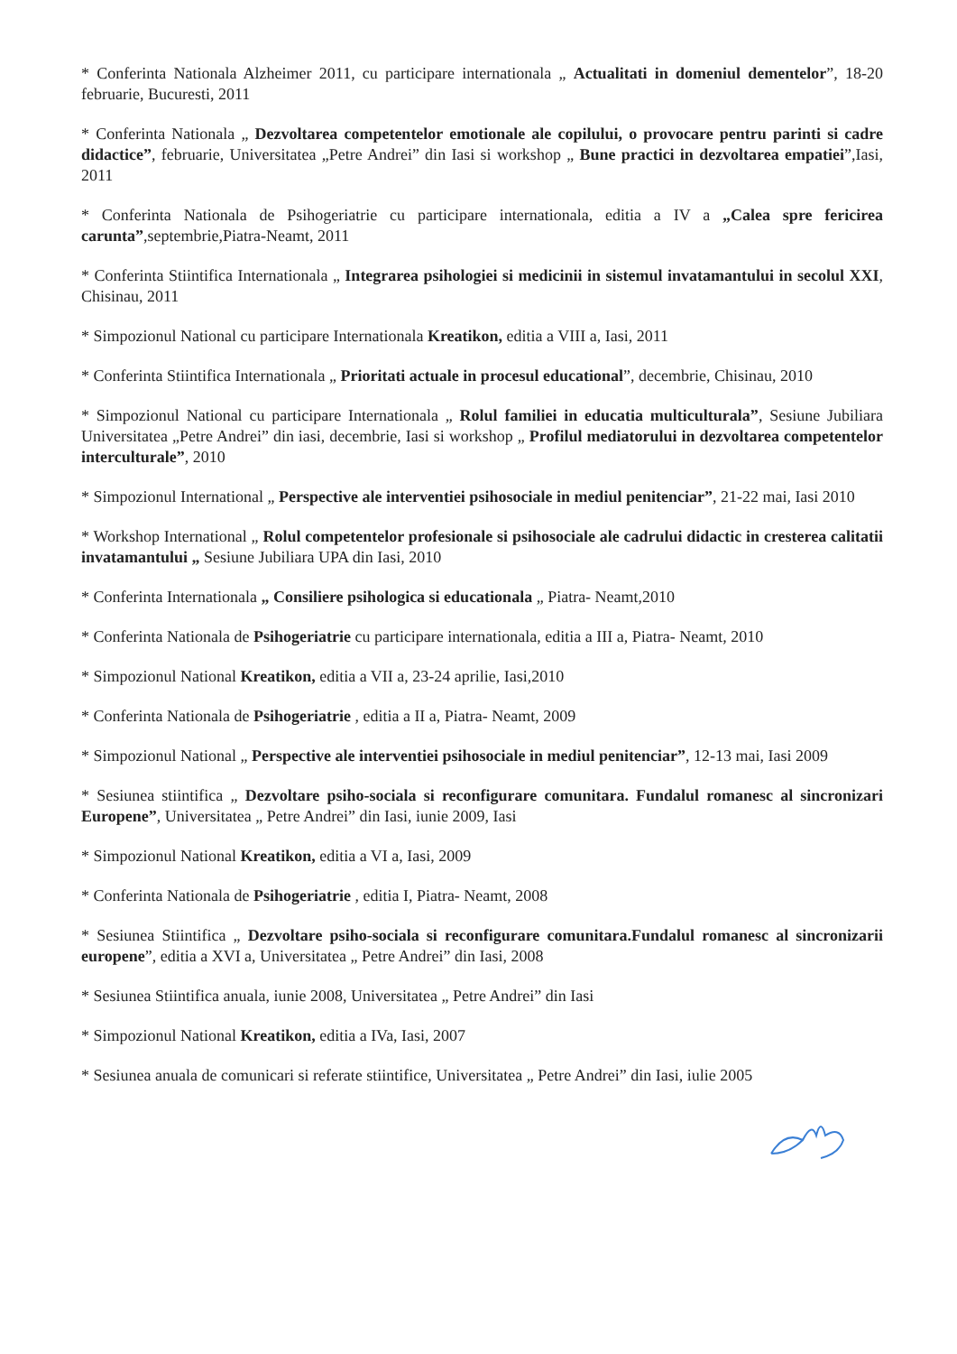* Conferinta Nationala Alzheimer 2011, cu participare internationala „ Actualitati in domeniul dementelor”, 18-20 februarie, Bucuresti, 2011
* Conferinta Nationala „ Dezvoltarea competentelor emotionale ale copilului, o provocare pentru parinti si cadre didactice”, februarie, Universitatea „Petre Andrei” din Iasi si workshop „ Bune practici in dezvoltarea empatiei”,Iasi, 2011
* Conferinta Nationala de Psihogeriatrie cu participare internationala, editia a IV a „Calea spre fericirea carunta”,septembrie,Piatra-Neamt, 2011
* Conferinta Stiintifica Internationala „ Integrarea psihologiei si medicinii in sistemul invatamantului in secolul XXI, Chisinau, 2011
* Simpozionul National cu participare Internationala Kreatikon, editia a VIII a, Iasi, 2011
* Conferinta Stiintifica Internationala „ Prioritati actuale in procesul educational”, decembrie, Chisinau, 2010
* Simpozionul National cu participare Internationala „ Rolul familiei in educatia multiculturala”, Sesiune Jubiliara Universitatea „Petre Andrei” din iasi, decembrie, Iasi si workshop „ Profilul mediatorului in dezvoltarea competentelor interculturale”, 2010
* Simpozionul International „ Perspective ale interventiei psihosociale in mediul penitenciar”, 21-22 mai, Iasi 2010
* Workshop International „ Rolul competentelor profesionale si psihosociale ale cadrului didactic in cresterea calitatii invatamantului „ Sesiune Jubiliara UPA din Iasi, 2010
* Conferinta Internationala „ Consiliere psihologica si educationala „ Piatra- Neamt,2010
* Conferinta Nationala de Psihogeriatrie cu participare internationala, editia a III a, Piatra- Neamt, 2010
* Simpozionul National Kreatikon, editia a VII a, 23-24 aprilie, Iasi,2010
* Conferinta Nationala de Psihogeriatrie , editia a II a, Piatra- Neamt, 2009
* Simpozionul National „ Perspective ale interventiei psihosociale in mediul penitenciar”, 12-13 mai, Iasi 2009
* Sesiunea stiintifica „ Dezvoltare psiho-sociala si reconfigurare comunitara. Fundalul romanesc al sincronizari Europene”, Universitatea „ Petre Andrei” din Iasi, iunie 2009, Iasi
* Simpozionul National Kreatikon, editia a VI a, Iasi, 2009
* Conferinta Nationala de Psihogeriatrie , editia I, Piatra- Neamt, 2008
* Sesiunea Stiintifica „ Dezvoltare psiho-sociala si reconfigurare comunitara.Fundalul romanesc al sincronizarii europene”, editia a XVI a, Universitatea „ Petre Andrei” din Iasi, 2008
* Sesiunea Stiintifica anuala, iunie 2008, Universitatea „ Petre Andrei” din Iasi
* Simpozionul National Kreatikon, editia a IVa, Iasi, 2007
* Sesiunea anuala de comunicari si referate stiintifice, Universitatea „ Petre Andrei” din Iasi, iulie 2005